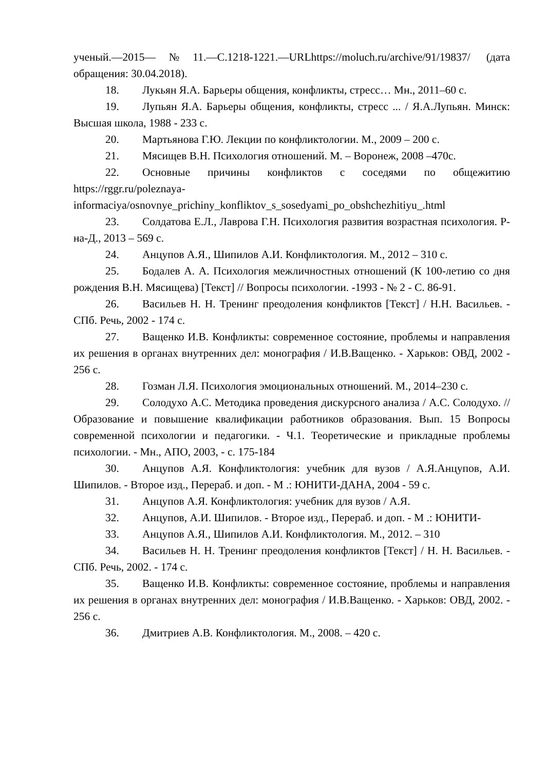ученый.—2015—№11.—С.1218-1221.—URLhttps://moluch.ru/archive/91/19837/ (дата обращения: 30.04.2018).
18. Лукьян Я.А. Барьеры общения, конфликты, стресс… Мн., 2011–60 с.
19. Лупьян Я.А. Барьеры общения, конфликты, стресс ... / Я.А.Лупьян. Минск: Высшая школа, 1988 - 233 с.
20. Мартьянова Г.Ю. Лекции по конфликтологии. М., 2009 – 200 с.
21. Мясищев В.Н. Психология отношений. М. – Воронеж, 2008 –470с.
22. Основные причины конфликтов с соседями по общежитию https://rggr.ru/poleznaya-informaciya/osnovnye_prichiny_konfliktov_s_sosedyami_po_obshchezhitiyu_.html
23. Солдатова Е.Л., Лаврова Г.Н. Психология развития возрастная психология. Р-на-Д., 2013 – 569 с.
24. Анцупов А.Я., Шипилов А.И. Конфликтология. М., 2012 – 310 с.
25. Бодалев А. А. Психология межличностных отношений (К 100-летию со дня рождения В.Н. Мясищева) [Текст] // Вопросы психологии. -1993 - № 2 - С. 86-91.
26. Васильев Н. Н. Тренинг преодоления конфликтов [Текст] / Н.Н. Васильев. - СПб. Речь, 2002 - 174 с.
27. Ващенко И.В. Конфликты: современное состояние, проблемы и направления их решения в органах внутренних дел: монография / И.В.Ващенко. - Харьков: ОВД, 2002 - 256 с.
28. Гозман Л.Я. Психология эмоциональных отношений. М., 2014–230 с.
29. Солодухо А.С. Методика проведения дискурсного анализа / А.С. Солодухо. // Образование и повышение квалификации работников образования. Вып. 15 Вопросы современной психологии и педагогики. - Ч.1. Теоретические и прикладные проблемы психологии. - Мн., АПО, 2003, - с. 175-184
30. Анцупов А.Я. Конфликтология: учебник для вузов / А.Я.Анцупов, А.И. Шипилов. - Второе изд., Перераб. и доп. - М .: ЮНИТИ-ДАНА, 2004 - 59 с.
31. Анцупов А.Я. Конфликтология: учебник для вузов / А.Я.
32. Анцупов, А.И. Шипилов. - Второе изд., Перераб. и доп. - М .: ЮНИТИ-
33. Анцупов А.Я., Шипилов А.И. Конфликтология. М., 2012. – 310
34. Васильев Н. Н. Тренинг преодоления конфликтов [Текст] / Н. Н. Васильев. - СПб. Речь, 2002. - 174 с.
35. Ващенко И.В. Конфликты: современное состояние, проблемы и направления их решения в органах внутренних дел: монография / И.В.Ващенко. - Харьков: ОВД, 2002. - 256 с.
36. Дмитриев А.В. Конфликтология. М., 2008. – 420 с.